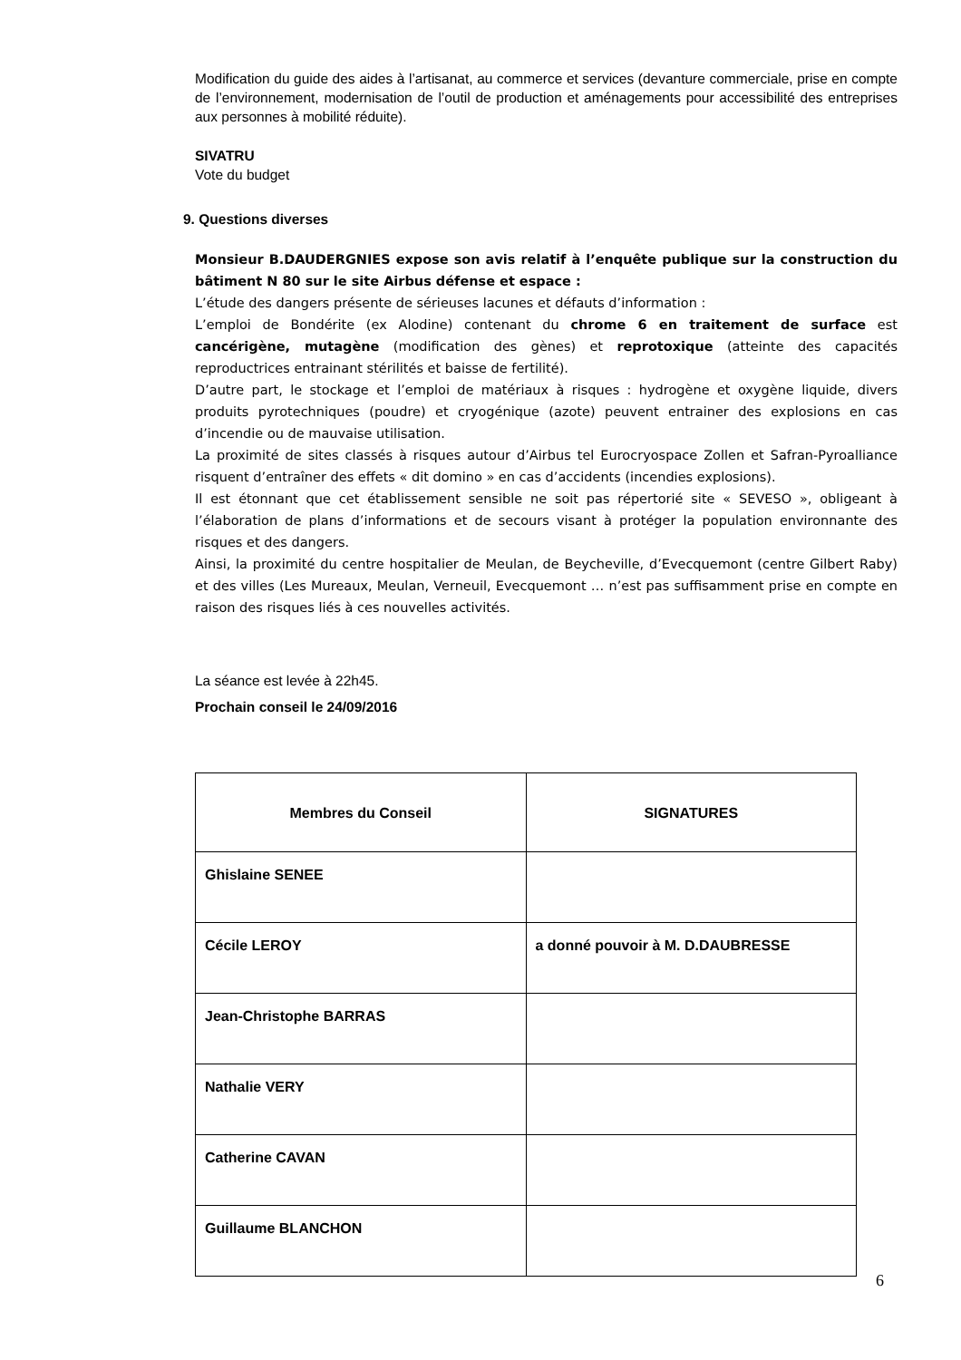Modification du guide des aides à l’artisanat, au commerce et services (devanture commerciale, prise en compte de l’environnement, modernisation de l’outil de production et aménagements pour accessibilité des entreprises aux personnes à mobilité réduite).
SIVATRU
Vote du budget
9. Questions diverses
Monsieur B.DAUDERGNIES expose son avis relatif à l’enquête publique sur la construction du bâtiment N 80 sur le site Airbus défense et espace :
L’étude des dangers présente de sérieuses lacunes et défauts d’information :
L’emploi de Bondérite (ex Alodine) contenant du chrome 6 en traitement de surface est cancérigène, mutagène (modification des gènes) et reprotoxique (atteinte des capacités reproductrices entrainant stérilités et baisse de fertilité).
D’autre part, le stockage et l’emploi de matériaux à risques : hydrogène et oxygène liquide, divers produits pyrotechniques (poudre) et cryogénique (azote) peuvent entrainer des explosions en cas d’incendie ou de mauvaise utilisation.
La proximité de sites classés à risques autour d’Airbus tel Eurocryospace Zollen et Safran-Pyroalliance risquent d’entraîner des effets « dit domino » en cas d’accidents (incendies explosions).
Il est étonnant que cet établissement sensible ne soit pas répertorié site « SEVESO », obligeant à l’élaboration de plans d’informations et de secours visant à protéger la population environnante des risques et des dangers.
Ainsi, la proximité du centre hospitalier de Meulan, de Beycheville, d’Evecquemont (centre Gilbert Raby) et des villes (Les Mureaux, Meulan, Verneuil, Evecquemont … n’est pas suffisamment prise en compte en raison des risques liés à ces nouvelles activités.
La séance est levée à 22h45.
Prochain conseil le 24/09/2016
| Membres du Conseil | SIGNATURES |
| --- | --- |
| Ghislaine SENEE | |
| Cécile LEROY | a donné pouvoir à M. D.DAUBRESSE |
| Jean-Christophe BARRAS | |
| Nathalie VERY | |
| Catherine CAVAN | |
| Guillaume BLANCHON | |
6